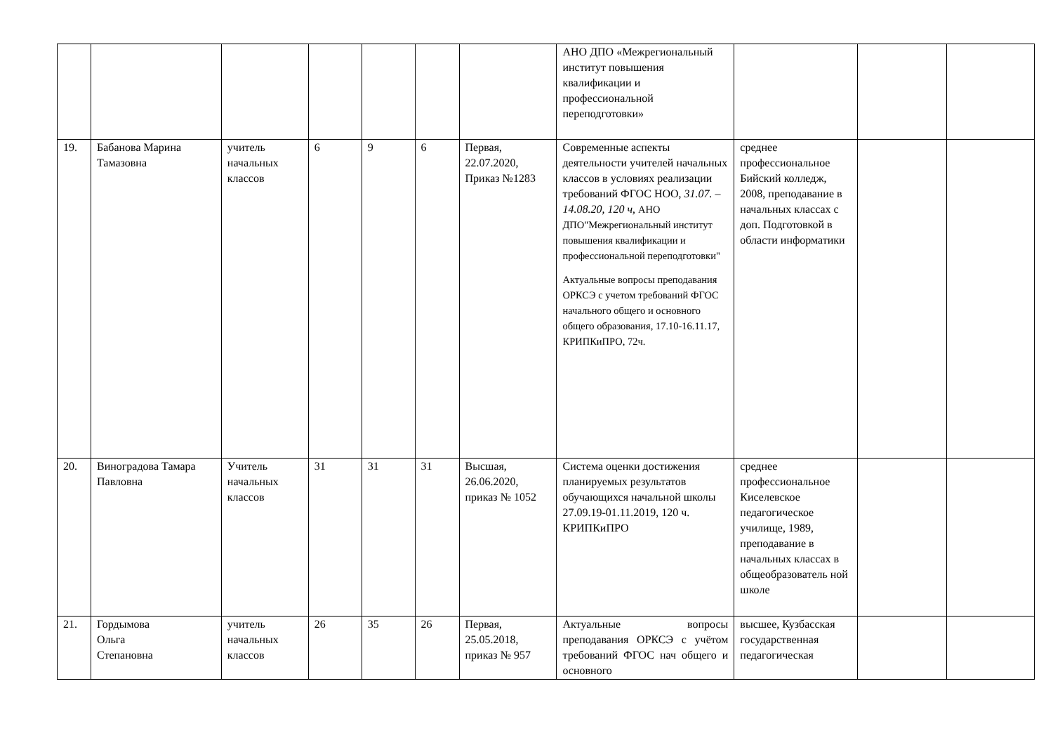| | | | | | | | АНО ДПО «Межрегиональный институт повышения квалификации и профессиональной переподготовки» | | | |
| 19. | Бабанова Марина Тамазовна | учитель начальных классов | 6 | 9 | 6 | Первая, 22.07.2020, Приказ №1283 | Современные аспекты деятельности учителей начальных классов в условиях реализации требований ФГОС НОО, 31.07. – 14.08.20, 120 ч, АНО ДПО"Межрегиональный институт повышения квалификации и профессиональной переподготовки" Актуальные вопросы преподавания ОРКСЭ с учетом требований ФГОС начального общего и основного общего образования, 17.10-16.11.17, КРИПКиПРО, 72ч. | среднее профессиональное Бийский колледж, 2008, преподавание в начальных классах с доп. Подготовкой в области информатики | | |
| 20. | Виноградова Тамара Павловна | Учитель начальных классов | 31 | 31 | 31 | Высшая, 26.06.2020, приказ № 1052 | Система оценки достижения планируемых результатов обучающихся начальной школы 27.09.19-01.11.2019, 120 ч. КРИПКиПРО | среднее профессиональное Киселевское педагогическое училище, 1989, преподавание в начальных классах в общеобразователь ной школе | | |
| 21. | Гордымова Ольга Степановна | учитель начальных классов | 26 | 35 | 26 | Первая, 25.05.2018, приказ № 957 | Актуальные вопросы преподавания ОРКСЭ с учётом требований ФГОС нач общего и основного | высшее, Кузбасская государственная педагогическая | | |